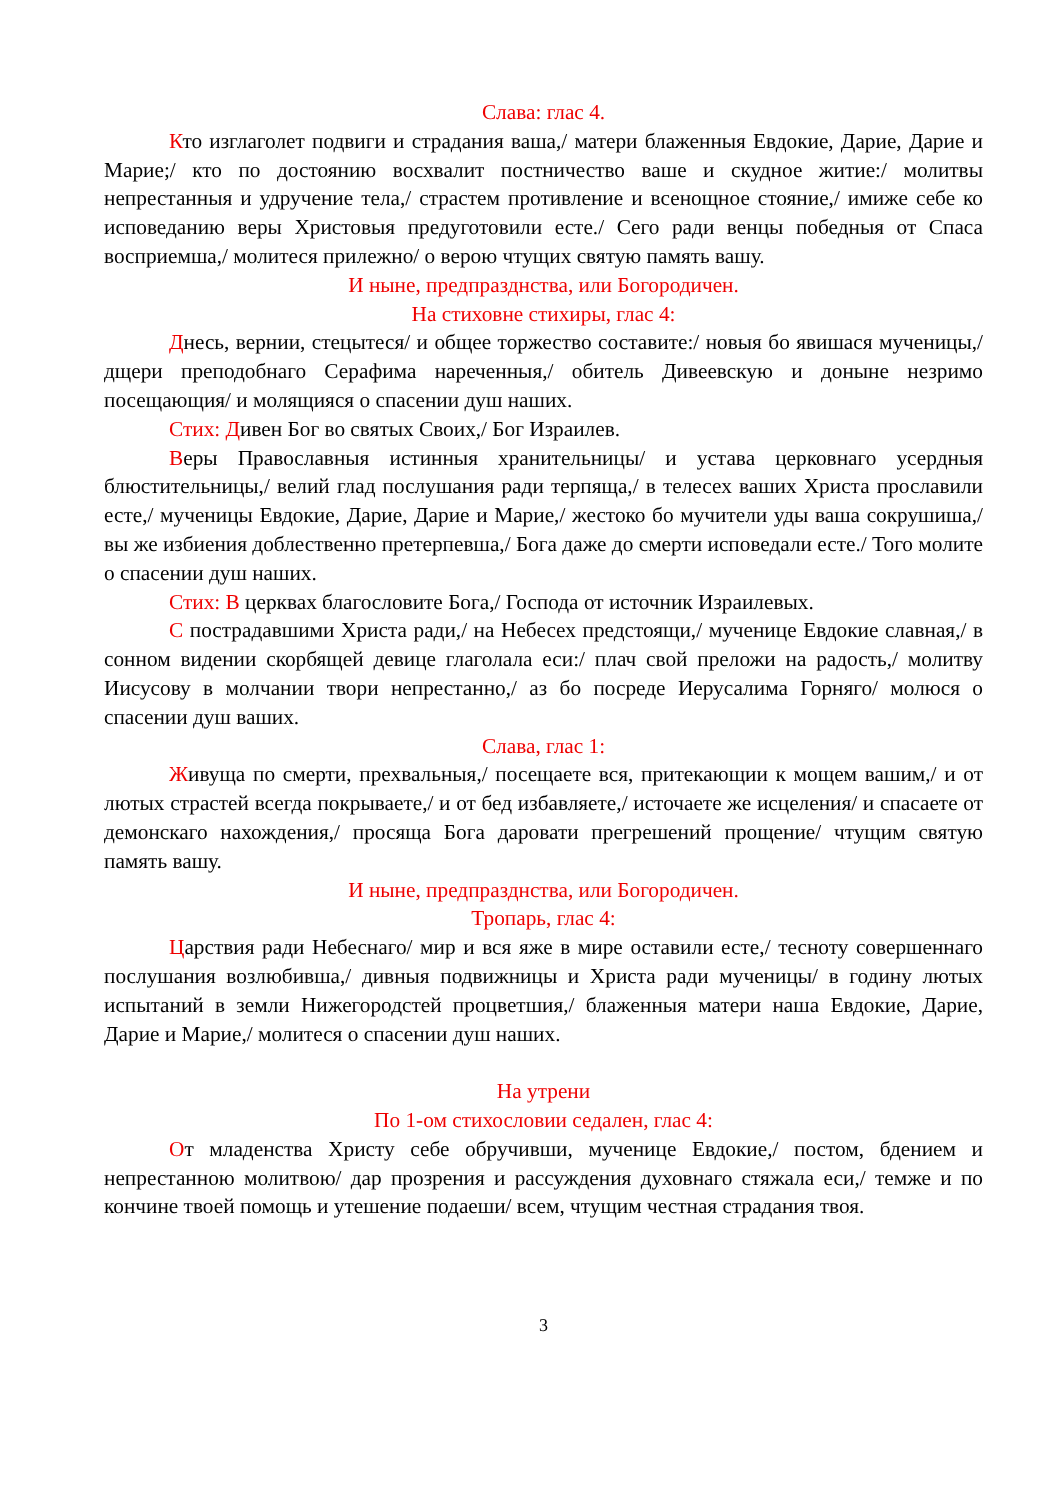Слава: глас 4.
Кто изглаголет подвиги и страдания ваша,/ матери блаженныя Евдокие, Дарие, Дарие и Марие;/ кто по достоянию восхвалит постничество ваше и скудное житие:/ молитвы непрестанныя и удручение тела,/ страстем противление и всенощное стояние,/ имиже себе ко исповеданию веры Христовыя предуготовили есте./ Сего ради венцы победныя от Спаса восприемша,/ молитеся прилежно/ о верою чтущих святую память вашу.
И ныне, предпразднства, или Богородичен.
На стиховне стихиры, глас 4:
Днесь, вернии, стецытеся/ и общее торжество составите:/ новыя бо явишася мученицы,/ дщери преподобнаго Серафима нареченныя,/ обитель Дивеевскую и доныне незримо посещающия/ и молящияся о спасении душ наших.
Стих: Дивен Бог во святых Своих,/ Бог Израилев.
Веры Православныя истинныя хранительницы/ и устава церковнаго усердныя блюстительницы,/ велий глад послушания ради терпяща,/ в телесех ваших Христа прославили есте,/ мученицы Евдокие, Дарие, Дарие и Марие,/ жестоко бо мучители уды ваша сокрушиша,/ вы же избиения доблественно претерпевша,/ Бога даже до смерти исповедали есте./ Того молите о спасении душ наших.
Стих: В церквах благословите Бога,/ Господа от источник Израилевых.
С пострадавшими Христа ради,/ на Небесех предстоящи,/ мученице Евдокие славная,/ в сонном видении скорбящей девице глаголала еси:/ плач свой преложи на радость,/ молитву Иисусову в молчании твори непрестанно,/ аз бо посреде Иерусалима Горняго/ молюся о спасении душ ваших.
Слава, глас 1:
Живуща по смерти, прехвальныя,/ посещаете вся, притекающии к мощем вашим,/ и от лютых страстей всегда покрываете,/ и от бед избавляете,/ источаете же исцеления/ и спасаете от демонскаго нахождения,/ просяща Бога даровати прегрешений прощение/ чтущим святую память вашу.
И ныне, предпразднства, или Богородичен.
Тропарь, глас 4:
Царствия ради Небеснаго/ мир и вся яже в мире оставили есте,/ тесноту совершеннаго послушания возлюбивша,/ дивныя подвижницы и Христа ради мученицы/ в годину лютых испытаний в земли Нижегородстей процветшия,/ блаженныя матери наша Евдокие, Дарие, Дарие и Марие,/ молитеся о спасении душ наших.
На утрени
По 1-ом стихословии седален, глас 4:
От младенства Христу себе обручивши, мученице Евдокие,/ постом, бдением и непрестанною молитвою/ дар прозрения и рассуждения духовнаго стяжала еси,/ темже и по кончине твоей помощь и утешение подаеши/ всем, чтущим честная страдания твоя.
3